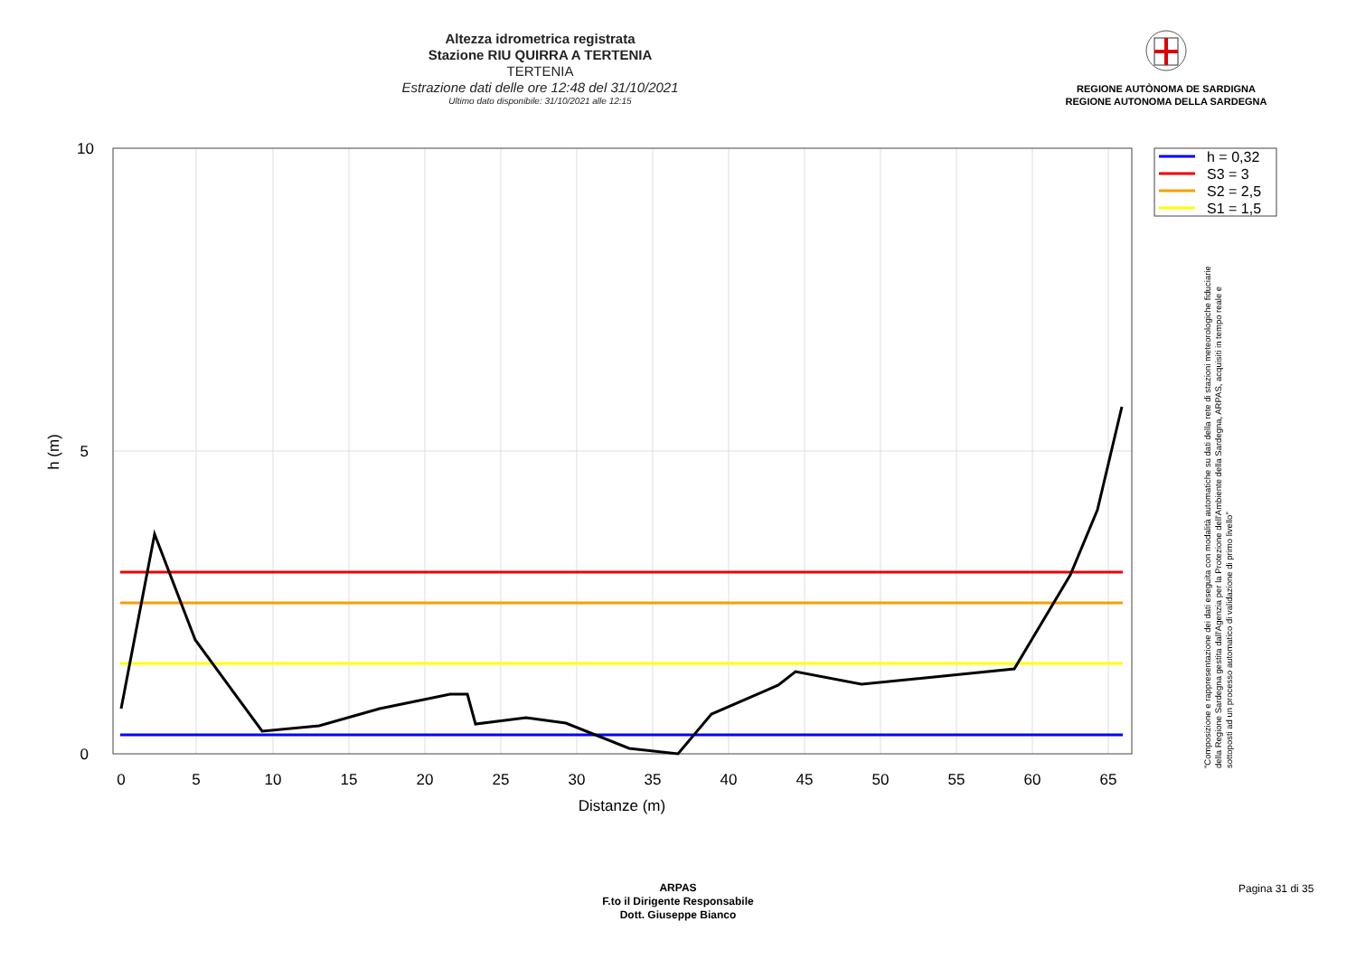Altezza idrometrica registrata
Stazione RIU QUIRRA A TERTENIA
TERTENIA
Estrazione dati delle ore 12:48 del 31/10/2021
Ultimo dato disponibile: 31/10/2021 alle 12:15
REGIONE AUTÒNOMA DE SARDIGNA
REGIONE AUTONOMA DELLA SARDEGNA
0
5
10
15
20
25
30
35
40
45
50
55
60
65
Distanze (m)
10
5
0
h (m)
h = 0,32
S3 = 3
S2 = 2,5
S1 = 1,5
"Composizione e rappresentazione dei dati eseguita con modalità automatiche su dati della rete di stazioni meteorologiche fiduciarie della Regione Sardegna gestita dall'Agenzia per la Protezione dell'Ambiente della Sardegna, ARPAS, acquisiti in tempo reale e sottoposti ad un processo automatico di validazione di primo livello"
ARPAS
F.to il Dirigente Responsabile
Dott. Giuseppe Bianco
Pagina 31 di 35